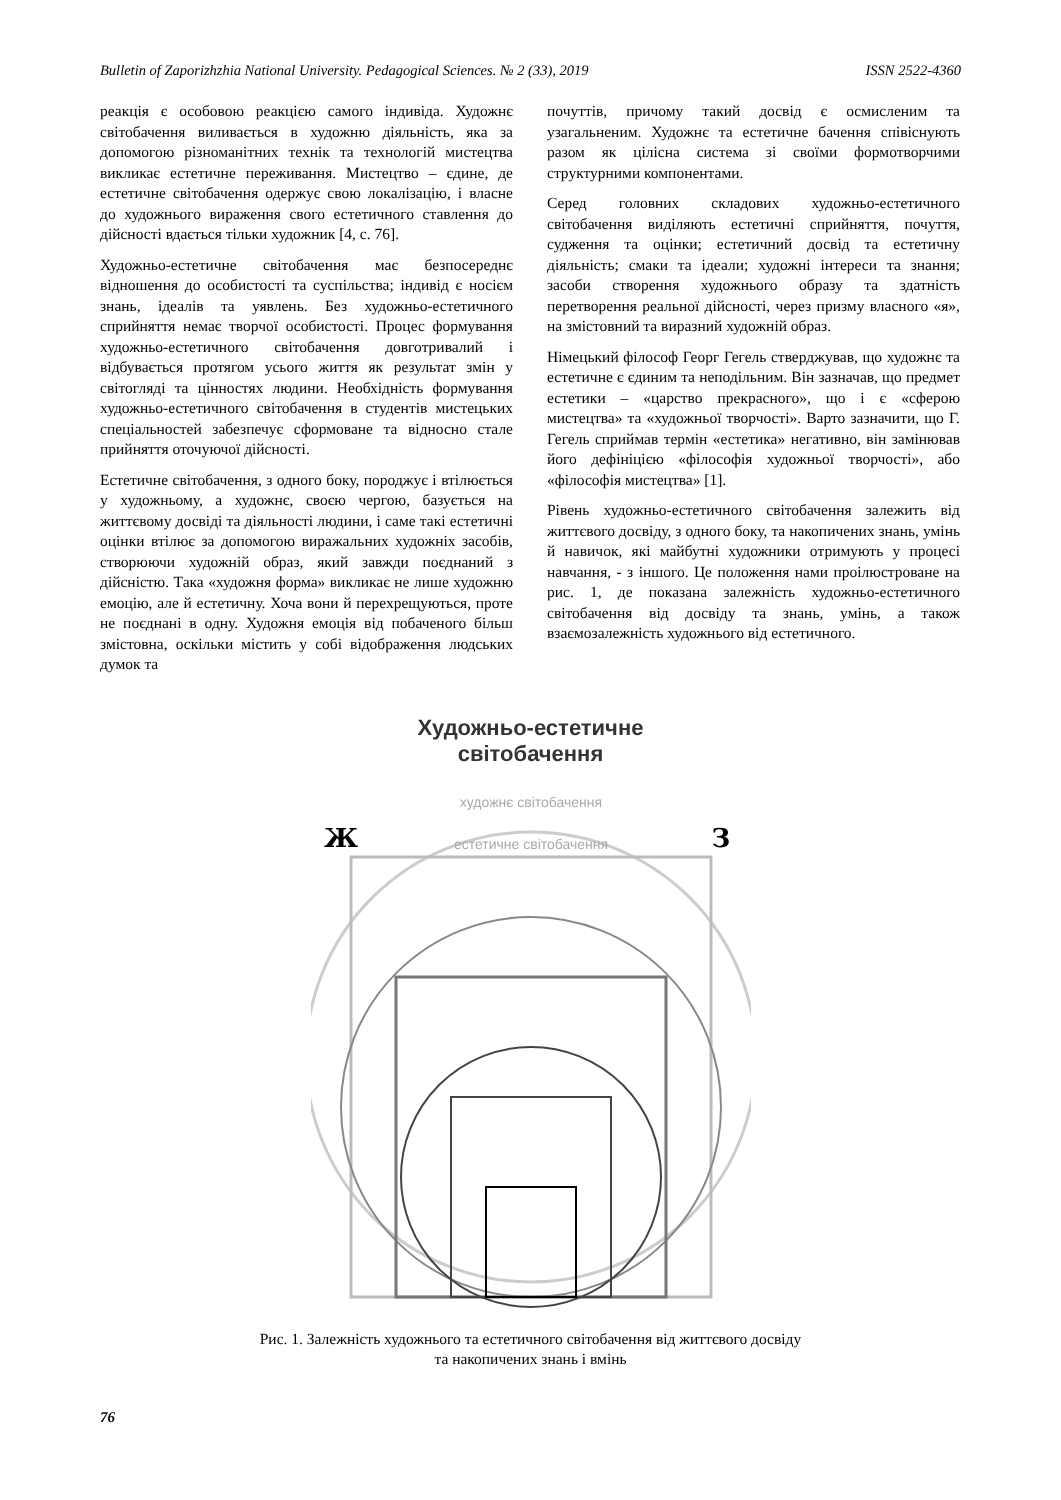Bulletin of Zaporizhzhia National University. Pedagogical Sciences. № 2 (33), 2019 ISSN 2522-4360
реакція є особовою реакцією самого індивіда. Художнє світобачення виливається в художню діяльність, яка за допомогою різноманітних технік та технологій мистецтва викликає естетичне переживання. Мистецтво – єдине, де естетичне світобачення одержує свою локалізацію, і власне до художнього вираження свого естетичного ставлення до дійсності вдається тільки художник [4, с. 76].
Художньо-естетичне світобачення має безпосереднє відношення до особистості та суспільства; індивід є носієм знань, ідеалів та уявлень. Без художньо-естетичного сприйняття немає творчої особистості. Процес формування художньо-естетичного світобачення довготривалий і відбувається протягом усього життя як результат змін у світогляді та цінностях людини. Необхідність формування художньо-естетичного світобачення в студентів мистецьких спеціальностей забезпечує сформоване та відносно стале прийняття оточуючої дійсності.
Естетичне світобачення, з одного боку, породжує і втілюється у художньому, а художнє, своєю чергою, базується на життєвому досвіді та діяльності людини, і саме такі естетичні оцінки втілює за допомогою виражальних художніх засобів, створюючи художній образ, який завжди поєднаний з дійсністю. Така «художня форма» викликає не лише художню емоцію, але й естетичну. Хоча вони й перехрещуються, проте не поєднані в одну. Художня емоція від побаченого більш змістовна, оскільки містить у собі відображення людських думок та
почуттів, причому такий досвід є осмисленим та узагальненим. Художнє та естетичне бачення співіснують разом як цілісна система зі своїми формотворчими структурними компонентами.
Серед головних складових художньо-естетичного світобачення виділяють естетичні сприйняття, почуття, судження та оцінки; естетичний досвід та естетичну діяльність; смаки та ідеали; художні інтереси та знання; засоби створення художнього образу та здатність перетворення реальної дійсності, через призму власного «я», на змістовний та виразний художній образ.
Німецький філософ Георг Гегель стверджував, що художнє та естетичне є єдиним та неподільним. Він зазначав, що предмет естетики – «царство прекрасного», що і є «сферою мистецтва» та «художньої творчості». Варто зазначити, що Г. Гегель сприймав термін «естетика» негативно, він замінював його дефініцією «філософія художньої творчості», або «філософія мистецтва» [1].
Рівень художньо-естетичного світобачення залежить від життєвого досвіду, з одного боку, та накопичених знань, умінь й навичок, які майбутні художники отримують у процесі навчання, - з іншого. Це положення нами проілюстроване на рис. 1, де показана залежність художньо-естетичного світобачення від досвіду та знань, умінь, а також взаємозалежність художнього від естетичного.
Художньо-естетичне
світобачення
естетичне світобачення
художнє світобачення
Ж
З
Рис. 1. Залежність художнього та естетичного світобачення від життєвого досвіду
та накопичених знань і вмінь
76